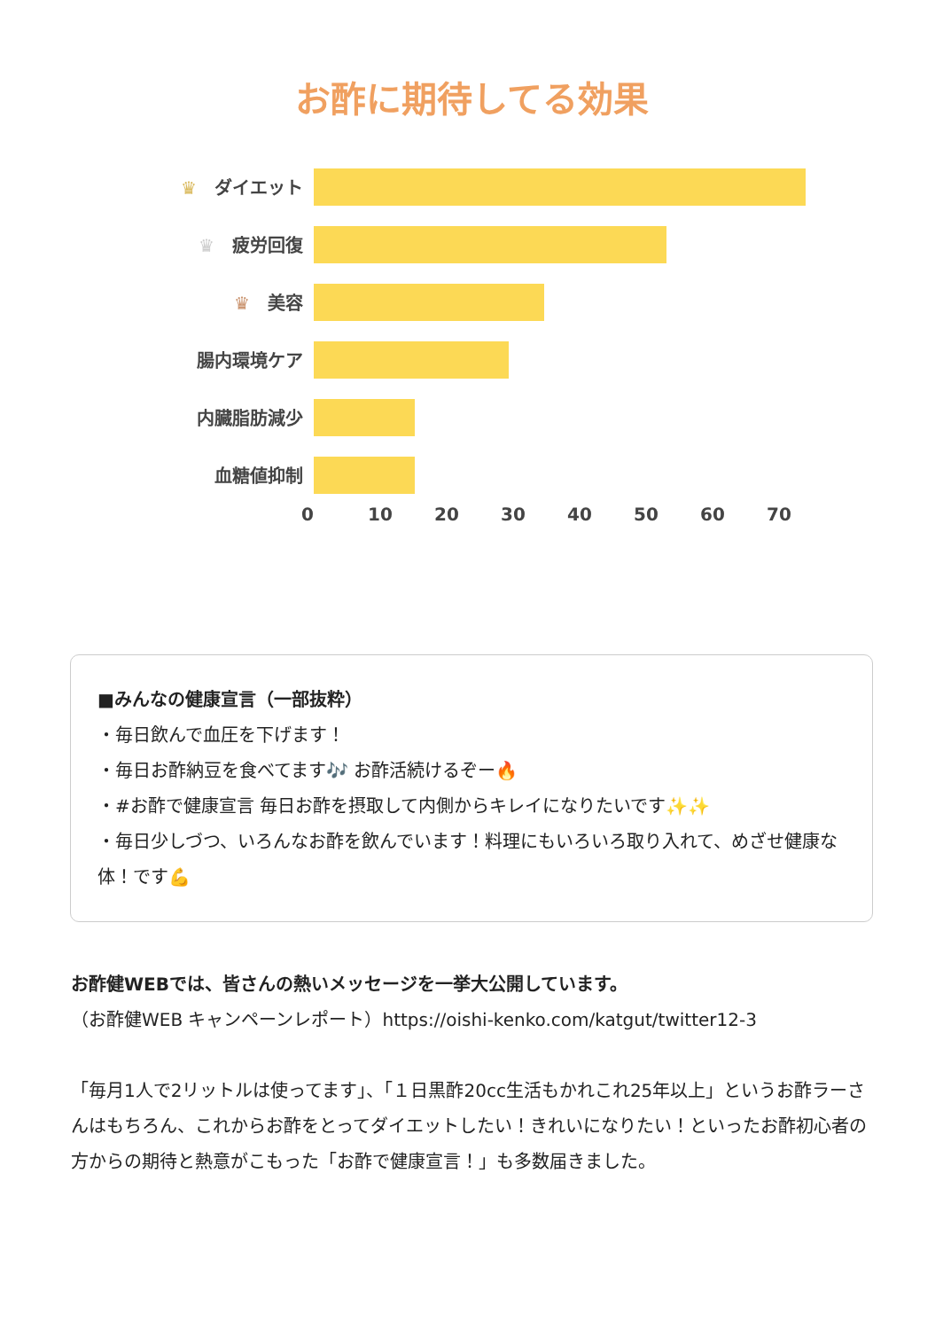お酢に期待してる効果
♛　ダイエット
♛　疲労回復
♛　美容
腸内環境ケア
内臓脂肪減少
血糖値抑制
0 10 20 30 40 50 60 70
■みんなの健康宣言（一部抜粋）
・毎日飲んで血圧を下げます！
・毎日お酢納豆を食べてます🎶 お酢活続けるぞー🔥
・#お酢で健康宣言 毎日お酢を摂取して内側からキレイになりたいです✨✨
・毎日少しづつ、いろんなお酢を飲んでいます！料理にもいろいろ取り入れて、めざせ健康な体！です💪
お酢健WEBでは、皆さんの熱いメッセージを一挙大公開しています。
（お酢健WEB キャンペーンレポート）https://oishi-kenko.com/katgut/twitter12-3
「毎月1人で2リットルは使ってます」、「１日黒酢20cc生活もかれこれ25年以上」というお酢ラーさんはもちろん、これからお酢をとってダイエットしたい！きれいになりたい！といったお酢初心者の方からの期待と熱意がこもった「お酢で健康宣言！」も多数届きました。